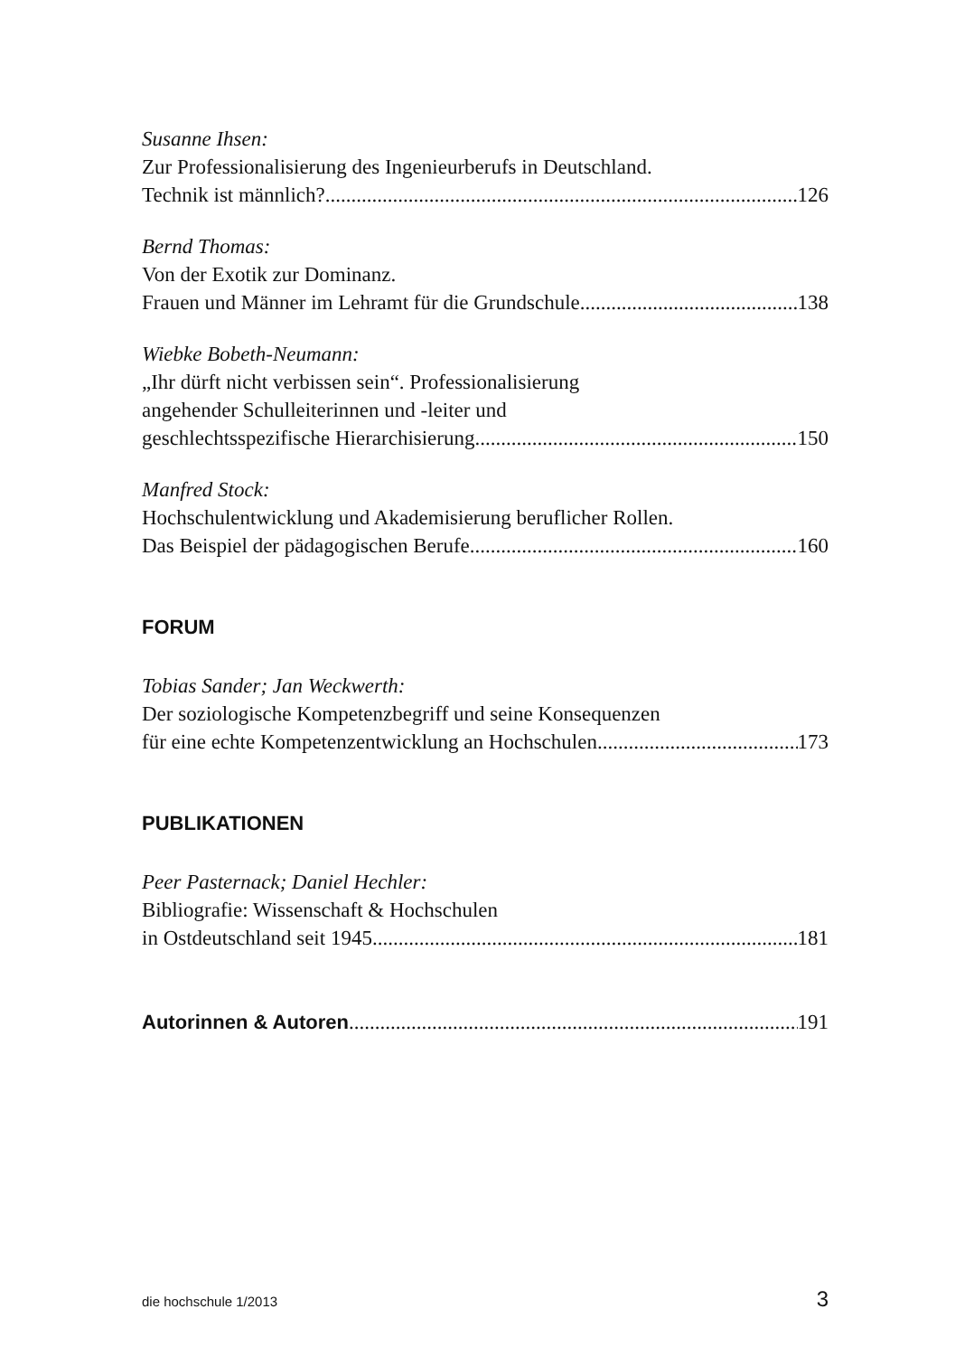Susanne Ihsen:
Zur Professionalisierung des Ingenieurberufs in Deutschland.
Technik ist männlich? 126
Bernd Thomas:
Von der Exotik zur Dominanz.
Frauen und Männer im Lehramt für die Grundschule 138
Wiebke Bobeth-Neumann:
„Ihr dürft nicht verbissen sein“. Professionalisierung
angehender Schulleiterinnen und -leiter und
geschlechtsspezifische Hierarchisierung 150
Manfred Stock:
Hochschulentwicklung und Akademisierung beruflicher Rollen.
Das Beispiel der pädagogischen Berufe 160
FORUM
Tobias Sander; Jan Weckwerth:
Der soziologische Kompetenzbegriff und seine Konsequenzen
für eine echte Kompetenzentwicklung an Hochschulen 173
PUBLIKATIONEN
Peer Pasternack; Daniel Hechler:
Bibliografie: Wissenschaft & Hochschulen
in Ostdeutschland seit 1945 181
Autorinnen & Autoren 191
die hochschule 1/2013 3